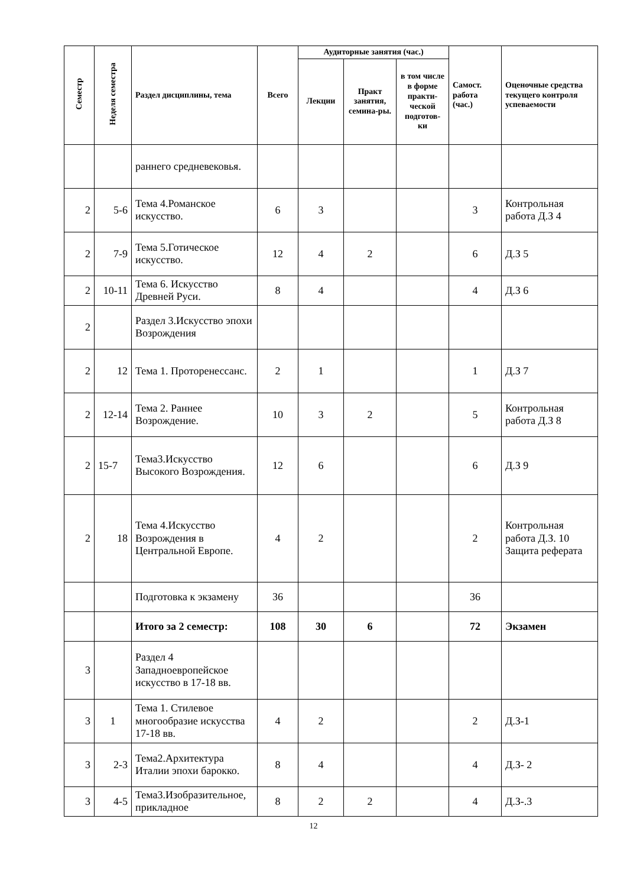| Семестр | Неделя семестра | Раздел дисциплины, тема | Всего | Аудиторные занятия (час.) | | | Самост. работа (час.) | Оценочные средства текущего контроля успеваемости |
| --- | --- | --- | --- | --- | --- | --- | --- | --- |
| | | | | Лекции | Практ занятия, семина-ры. | в том числе в форме практи-ческой подготов-ки | | |
| | | раннего средневековья. | | | | | | |
| 2 | 5-6 | Тема 4.Романское искусство. | 6 | 3 | | | 3 | Контрольная работа Д.З 4 |
| 2 | 7-9 | Тема 5.Готическое искусство. | 12 | 4 | 2 | | 6 | Д.З 5 |
| 2 | 10-11 | Тема 6. Искусство Древней Руси. | 8 | 4 | | | 4 | Д.З 6 |
| 2 | | Раздел 3.Искусство эпохи Возрождения | | | | | | |
| 2 | 12 | Тема 1. Проторенессанс. | 2 | 1 | | | 1 | Д.З 7 |
| 2 | 12-14 | Тема 2. Раннее Возрождение. | 10 | 3 | 2 | | 5 | Контрольная работа Д.З 8 |
| 2 | 15-7 | Тема3.Искусство Высокого Возрождения. | 12 | 6 | | | 6 | Д.З 9 |
| 2 | 18 | Тема 4.Искусство Возрождения в Центральной Европе. | 4 | 2 | | | 2 | Контрольная работа Д.З. 10 Защита реферата |
| | | Подготовка к экзамену | 36 | | | | 36 | |
| | | Итого за 2 семестр: | 108 | 30 | 6 | | 72 | Экзамен |
| 3 | | Раздел 4 Западноевропейское искусство в 17-18 вв. | | | | | | |
| 3 | 1 | Тема 1. Стилевое многообразие искусства 17-18 вв. | 4 | 2 | | | 2 | Д.З-1 |
| 3 | 2-3 | Тема2.Архитектура Италии эпохи барокко. | 8 | 4 | | | 4 | Д.З- 2 |
| 3 | 4-5 | Тема3.Изобразительное, прикладное | 8 | 2 | 2 | | 4 | Д.З-.3 |
12